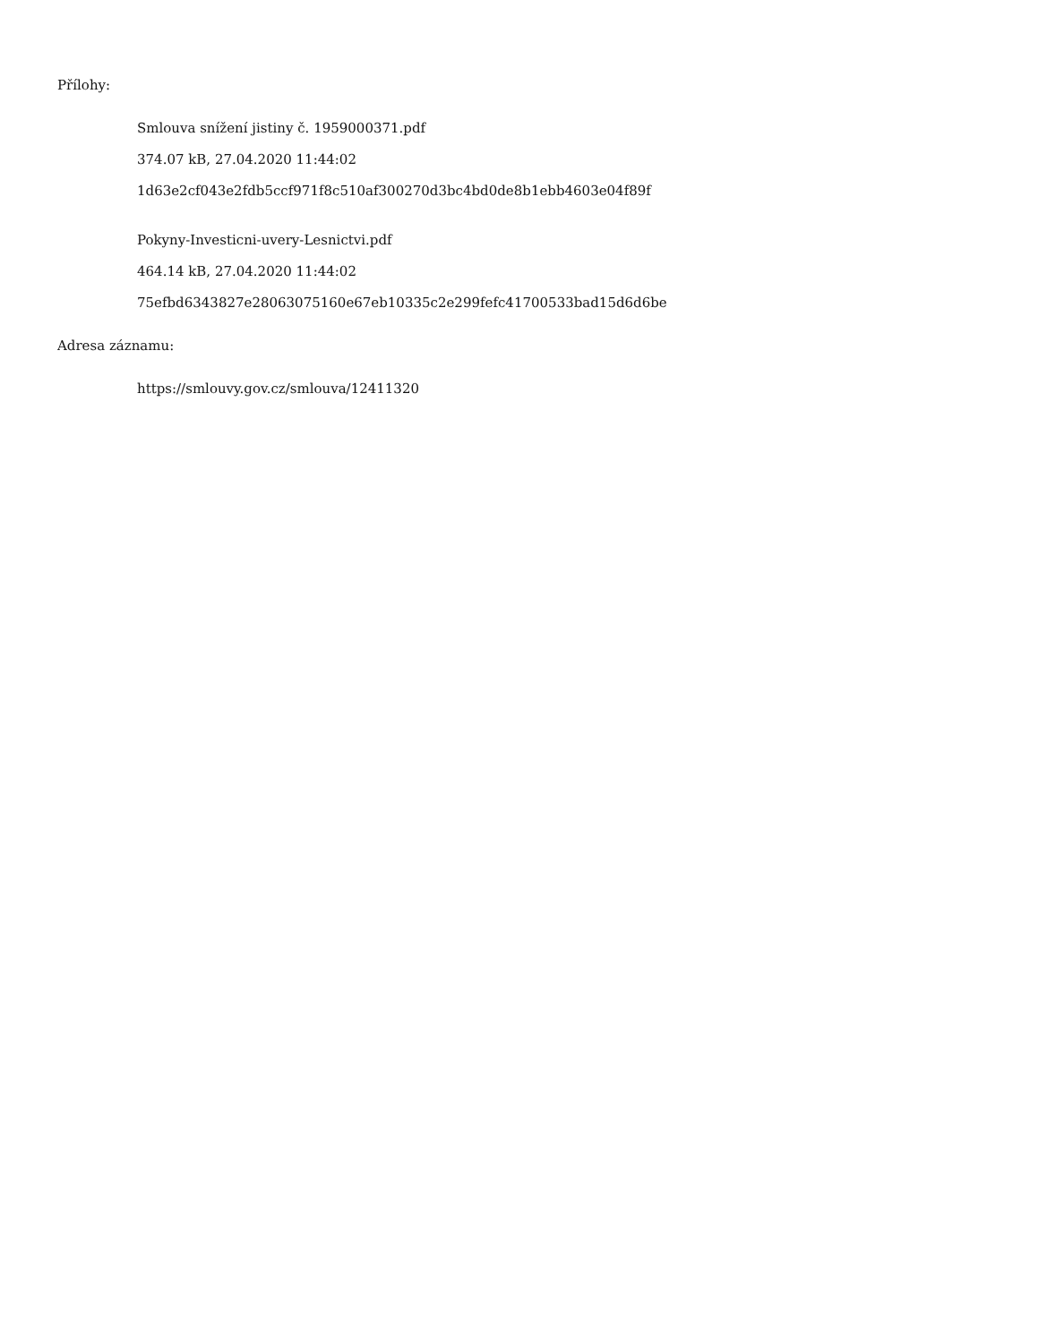Přílohy:
Smlouva snížení jistiny č. 1959000371.pdf
374.07 kB, 27.04.2020 11:44:02
1d63e2cf043e2fdb5ccf971f8c510af300270d3bc4bd0de8b1ebb4603e04f89f
Pokyny-Investicni-uvery-Lesnictvi.pdf
464.14 kB, 27.04.2020 11:44:02
75efbd6343827e28063075160e67eb10335c2e299fefc41700533bad15d6d6be
Adresa záznamu:
https://smlouvy.gov.cz/smlouva/12411320